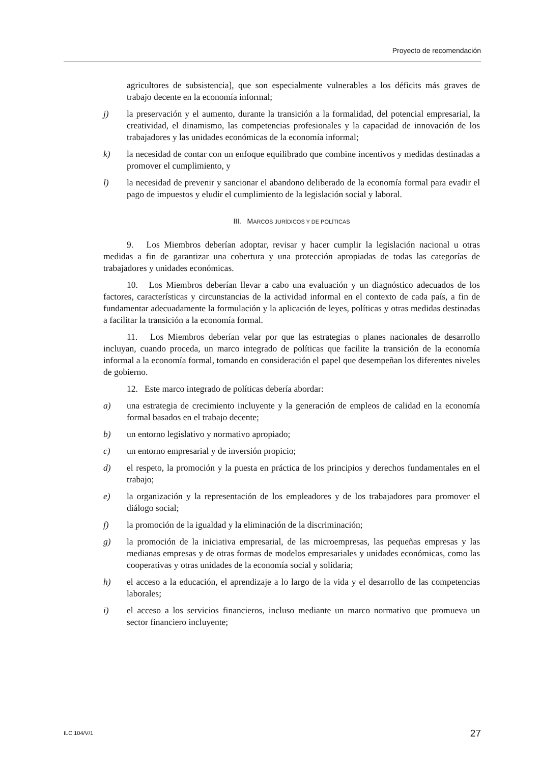Proyecto de recomendación
agricultores de subsistencia], que son especialmente vulnerables a los déficits más graves de trabajo decente en la economía informal;
j) la preservación y el aumento, durante la transición a la formalidad, del potencial empresarial, la creatividad, el dinamismo, las competencias profesionales y la capacidad de innovación de los trabajadores y las unidades económicas de la economía informal;
k) la necesidad de contar con un enfoque equilibrado que combine incentivos y medidas destinadas a promover el cumplimiento, y
l) la necesidad de prevenir y sancionar el abandono deliberado de la economía formal para evadir el pago de impuestos y eludir el cumplimiento de la legislación social y laboral.
III. MARCOS JURÍDICOS Y DE POLÍTICAS
9. Los Miembros deberían adoptar, revisar y hacer cumplir la legislación nacional u otras medidas a fin de garantizar una cobertura y una protección apropiadas de todas las categorías de trabajadores y unidades económicas.
10. Los Miembros deberían llevar a cabo una evaluación y un diagnóstico adecuados de los factores, características y circunstancias de la actividad informal en el contexto de cada país, a fin de fundamentar adecuadamente la formulación y la aplicación de leyes, políticas y otras medidas destinadas a facilitar la transición a la economía formal.
11. Los Miembros deberían velar por que las estrategias o planes nacionales de desarrollo incluyan, cuando proceda, un marco integrado de políticas que facilite la transición de la economía informal a la economía formal, tomando en consideración el papel que desempeñan los diferentes niveles de gobierno.
12. Este marco integrado de políticas debería abordar:
a) una estrategia de crecimiento incluyente y la generación de empleos de calidad en la economía formal basados en el trabajo decente;
b) un entorno legislativo y normativo apropiado;
c) un entorno empresarial y de inversión propicio;
d) el respeto, la promoción y la puesta en práctica de los principios y derechos fundamentales en el trabajo;
e) la organización y la representación de los empleadores y de los trabajadores para promover el diálogo social;
f) la promoción de la igualdad y la eliminación de la discriminación;
g) la promoción de la iniciativa empresarial, de las microempresas, las pequeñas empresas y las medianas empresas y de otras formas de modelos empresariales y unidades económicas, como las cooperativas y otras unidades de la economía social y solidaria;
h) el acceso a la educación, el aprendizaje a lo largo de la vida y el desarrollo de las competencias laborales;
i) el acceso a los servicios financieros, incluso mediante un marco normativo que promueva un sector financiero incluyente;
ILC.104/V/1 27